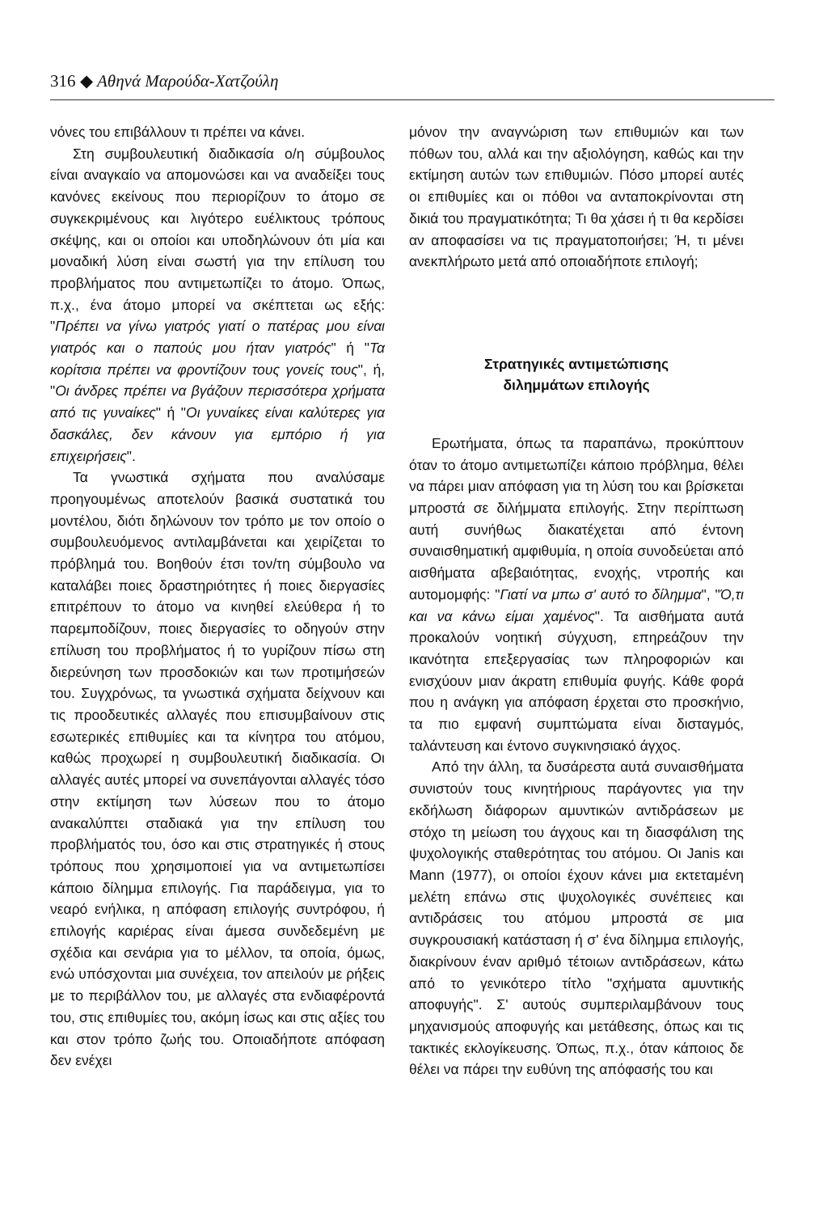316 ◆ Αθηνά Μαρούδα-Χατζούλη
νόνες του επιβάλλουν τι πρέπει να κάνει.
Στη συμβουλευτική διαδικασία ο/η σύμβουλος είναι αναγκαίο να απομονώσει και να αναδείξει τους κανόνες εκείνους που περιορίζουν το άτομο σε συγκεκριμένους και λιγότερο ευέλικτους τρόπους σκέψης, και οι οποίοι και υποδηλώνουν ότι μία και μοναδική λύση είναι σωστή για την επίλυση του προβλήματος που αντιμετωπίζει το άτομο. Όπως, π.χ., ένα άτομο μπορεί να σκέπτεται ως εξής: "Πρέπει να γίνω γιατρός γιατί ο πατέρας μου είναι γιατρός και ο παπούς μου ήταν γιατρός" ή "Τα κορίτσια πρέπει να φροντίζουν τους γονείς τους", ή, "Οι άνδρες πρέπει να βγάζουν περισσότερα χρήματα από τις γυναίκες" ή "Οι γυναίκες είναι καλύτερες για δασκάλες, δεν κάνουν για εμπόριο ή για επιχειρήσεις".
Τα γνωστικά σχήματα που αναλύσαμε προηγουμένως αποτελούν βασικά συστατικά του μοντέλου, διότι δηλώνουν τον τρόπο με τον οποίο ο συμβουλευόμενος αντιλαμβάνεται και χειρίζεται το πρόβλημά του. Βοηθούν έτσι τον/τη σύμβουλο να καταλάβει ποιες δραστηριότητες ή ποιες διεργασίες επιτρέπουν το άτομο να κινηθεί ελεύθερα ή το παρεμποδίζουν, ποιες διεργασίες το οδηγούν στην επίλυση του προβλήματος ή το γυρίζουν πίσω στη διερεύνηση των προσδοκιών και των προτιμήσεών του. Συγχρόνως, τα γνωστικά σχήματα δείχνουν και τις προοδευτικές αλλαγές που επισυμβαίνουν στις εσωτερικές επιθυμίες και τα κίνητρα του ατόμου, καθώς προχωρεί η συμβουλευτική διαδικασία. Οι αλλαγές αυτές μπορεί να συνεπάγονται αλλαγές τόσο στην εκτίμηση των λύσεων που το άτομο ανακαλύπτει σταδιακά για την επίλυση του προβλήματός του, όσο και στις στρατηγικές ή στους τρόπους που χρησιμοποιεί για να αντιμετωπίσει κάποιο δίλημμα επιλογής. Για παράδειγμα, για το νεαρό ενήλικα, η απόφαση επιλογής συντρόφου, ή επιλογής καριέρας είναι άμεσα συνδεδεμένη με σχέδια και σενάρια για το μέλλον, τα οποία, όμως, ενώ υπόσχονται μια συνέχεια, τον απειλούν με ρήξεις με το περιβάλλον του, με αλλαγές στα ενδιαφέροντά του, στις επιθυμίες του, ακόμη ίσως και στις αξίες του και στον τρόπο ζωής του. Οποιαδήποτε απόφαση δεν ενέχει
μόνον την αναγνώριση των επιθυμιών και των πόθων του, αλλά και την αξιολόγηση, καθώς και την εκτίμηση αυτών των επιθυμιών. Πόσο μπορεί αυτές οι επιθυμίες και οι πόθοι να ανταποκρίνονται στη δικιά του πραγματικότητα; Τι θα χάσει ή τι θα κερδίσει αν αποφασίσει να τις πραγματοποιήσει; Ή, τι μένει ανεκπλήρωτο μετά από οποιαδήποτε επιλογή;
Στρατηγικές αντιμετώπισης
διλημμάτων επιλογής
Ερωτήματα, όπως τα παραπάνω, προκύπτουν όταν το άτομο αντιμετωπίζει κάποιο πρόβλημα, θέλει να πάρει μιαν απόφαση για τη λύση του και βρίσκεται μπροστά σε διλήμματα επιλογής. Στην περίπτωση αυτή συνήθως διακατέχεται από έντονη συναισθηματική αμφιθυμία, η οποία συνοδεύεται από αισθήματα αβεβαιότητας, ενοχής, ντροπής και αυτομομφής: "Γιατί να μπω σ' αυτό το δίλημμα", "Ό,τι και να κάνω είμαι χαμένος". Τα αισθήματα αυτά προκαλούν νοητική σύγχυση, επηρεάζουν την ικανότητα επεξεργασίας των πληροφοριών και ενισχύουν μιαν άκρατη επιθυμία φυγής. Κάθε φορά που η ανάγκη για απόφαση έρχεται στο προσκήνιο, τα πιο εμφανή συμπτώματα είναι δισταγμός, ταλάντευση και έντονο συγκινησιακό άγχος.
Από την άλλη, τα δυσάρεστα αυτά συναισθήματα συνιστούν τους κινητήριους παράγοντες για την εκδήλωση διάφορων αμυντικών αντιδράσεων με στόχο τη μείωση του άγχους και τη διασφάλιση της ψυχολογικής σταθερότητας του ατόμου. Οι Janis και Mann (1977), οι οποίοι έχουν κάνει μια εκτεταμένη μελέτη επάνω στις ψυχολογικές συνέπειες και αντιδράσεις του ατόμου μπροστά σε μια συγκρουσιακή κατάσταση ή σ' ένα δίλημμα επιλογής, διακρίνουν έναν αριθμό τέτοιων αντιδράσεων, κάτω από το γενικότερο τίτλο "σχήματα αμυντικής αποφυγής". Σ' αυτούς συμπεριλαμβάνουν τους μηχανισμούς αποφυγής και μετάθεσης, όπως και τις τακτικές εκλογίκευσης. Όπως, π.χ., όταν κάποιος δε θέλει να πάρει την ευθύνη της απόφασής του και